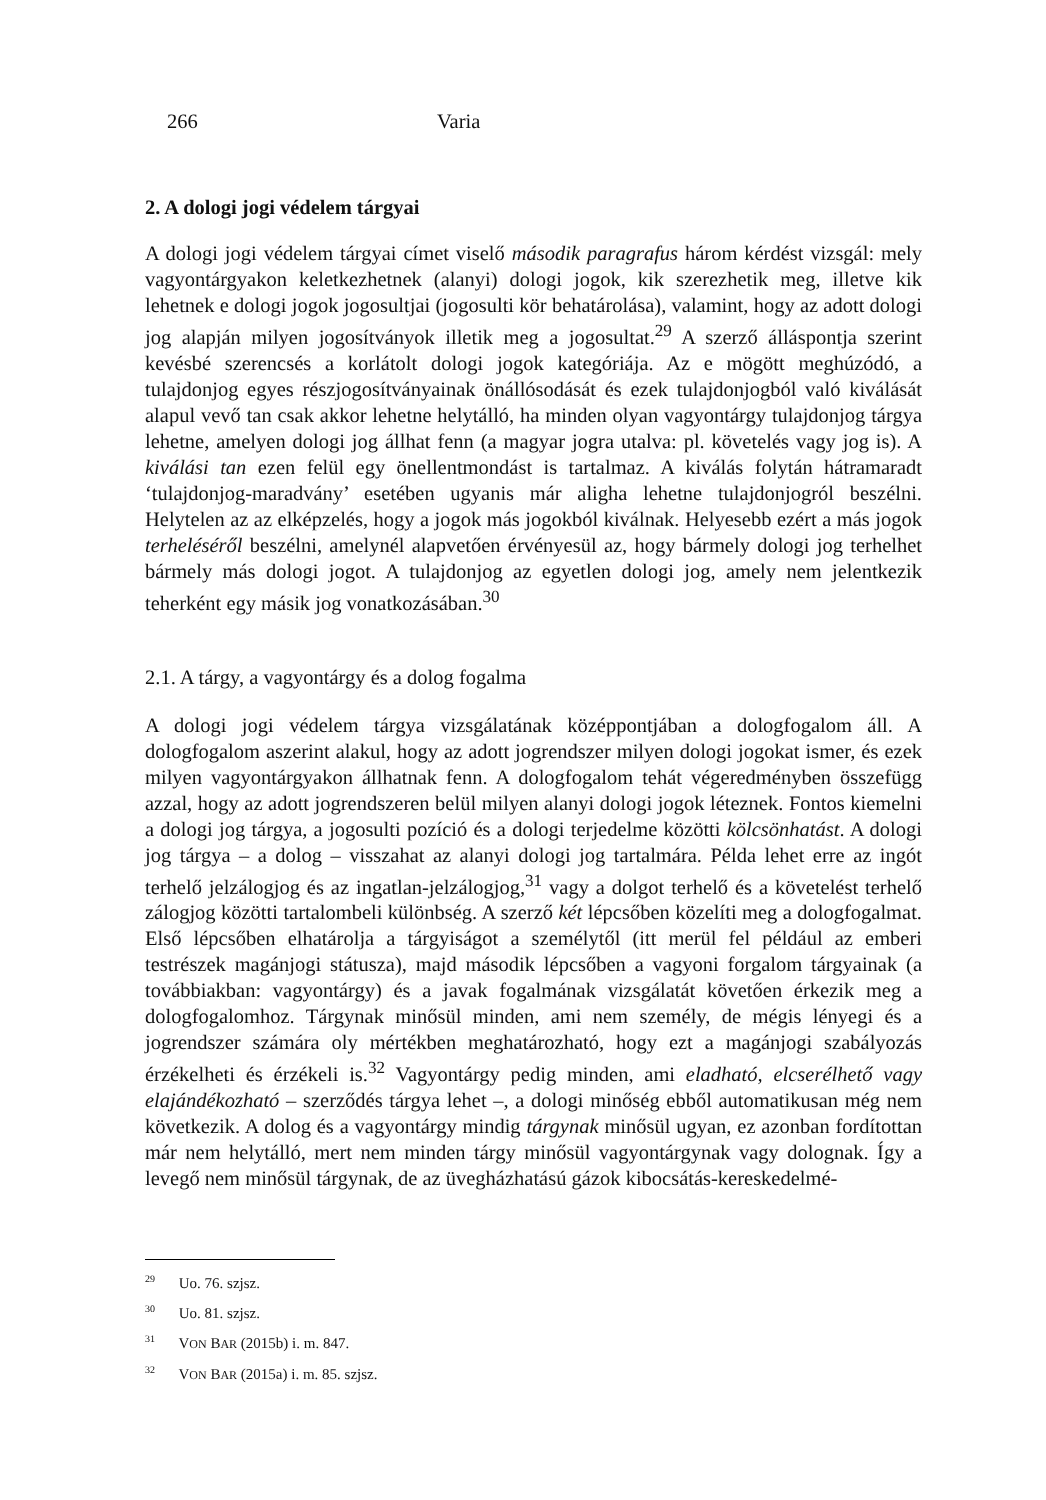266 Varia
2. A dologi jogi védelem tárgyai
A dologi jogi védelem tárgyai címet viselő második paragrafus három kérdést vizsgál: mely vagyontárgyakon keletkezhetnek (alanyi) dologi jogok, kik szerezhetik meg, illetve kik lehetnek e dologi jogok jogosultjai (jogosulti kör behatárolása), valamint, hogy az adott dologi jog alapján milyen jogosítványok illetik meg a jogosultat.<sup>29</sup> A szerző álláspontja szerint kevésbé szerencsés a korlátolt dologi jogok kategóriája. Az e mögött meghúzódó, a tulajdonjog egyes részjogosítványainak önállósodását és ezek tulajdonjogból való kiválását alapul vevő tan csak akkor lehetne helytálló, ha minden olyan vagyontárgy tulajdonjog tárgya lehetne, amelyen dologi jog állhat fenn (a magyar jogra utalva: pl. követelés vagy jog is). A kiválási tan ezen felül egy önellentmondást is tartalmaz. A kiválás folytán hátramaradt ‘tulajdonjog-maradvány’ esetében ugyanis már aligha lehetne tulajdonjogról beszélni. Helytelen az az elképzelés, hogy a jogok más jogokból kiválnak. Helyesebb ezért a más jogok terheléséről beszélni, amelynél alapvetően érvényesül az, hogy bármely dologi jog terhelhet bármely más dologi jogot. A tulajdonjog az egyetlen dologi jog, amely nem jelentkezik teherként egy másik jog vonatkozásában.<sup>30</sup>
2.1. A tárgy, a vagyontárgy és a dolog fogalma
A dologi jogi védelem tárgya vizsgálatának középpontjában a dologfogalom áll. A dologfogalom aszerint alakul, hogy az adott jogrendszer milyen dologi jogokat ismer, és ezek milyen vagyontárgyakon állhatnak fenn. A dologfogalom tehát végeredményben összefügg azzal, hogy az adott jogrendszeren belül milyen alanyi dologi jogok léteznek. Fontos kiemelni a dologi jog tárgya, a jogosulti pozíció és a dologi terjedelme közötti kölcsönhatást. A dologi jog tárgya – a dolog – visszahat az alanyi dologi jog tartalmára. Példa lehet erre az ingót terhelő jelzálogjog és az ingatlan-jelzálogjog,<sup>31</sup> vagy a dolgot terhelő és a követelést terhelő zálogjog közötti tartalombeli különbség. A szerző két lépcsőben közelíti meg a dologfogalmat. Első lépcsőben elhatárolja a tárgyiságot a személytől (itt merül fel például az emberi testrészek magánjogi státusza), majd második lépcsőben a vagyoni forgalom tárgyainak (a továbbiakban: vagyontárgy) és a javak fogalmának vizsgálatát követően érkezik meg a dologfogalomhoz. Tárgynak minősül minden, ami nem személy, de mégis lényegi és a jogrendszer számára oly mértékben meghatározható, hogy ezt a magánjogi szabályozás érzékelheti és érzékeli is.<sup>32</sup> Vagyontárgy pedig minden, ami eladható, elcserélhető vagy elajándékozható – szerződés tárgya lehet –, a dologi minőség ebből automatikusan még nem következik. A dolog és a vagyontárgy mindig tárgynak minősül ugyan, ez azonban fordítottan már nem helytálló, mert nem minden tárgy minősül vagyontárgynak vagy dolognak. Így a levegő nem minősül tárgynak, de az üvegházhatású gázok kibocsátás-kereskedelmé-
<sup>29</sup> Uo. 76. szjsz.
<sup>30</sup> Uo. 81. szjsz.
<sup>31</sup> VON BAR (2015b) i. m. 847.
<sup>32</sup> VON BAR (2015a) i. m. 85. szjsz.